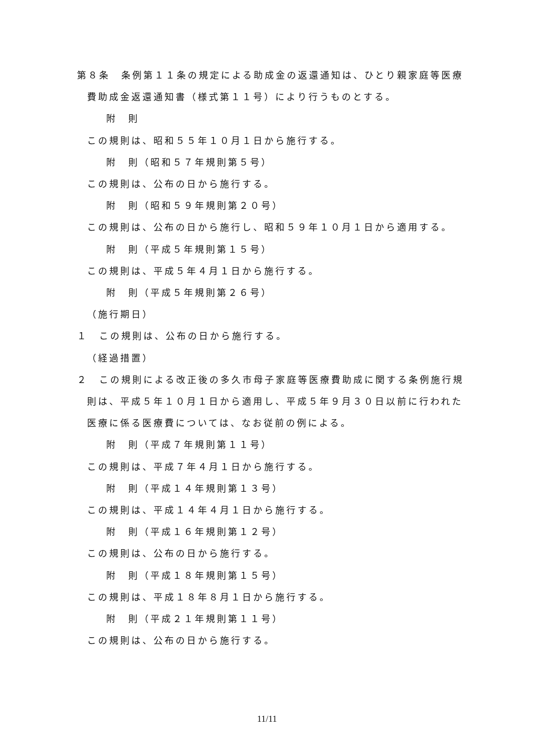第８条　条例第１１条の規定による助成金の返還通知は、ひとり親家庭等医療費助成金返還通知書（様式第１１号）により行うものとする。
附　則
この規則は、昭和５５年１０月１日から施行する。
附　則（昭和５７年規則第５号）
この規則は、公布の日から施行する。
附　則（昭和５９年規則第２０号）
この規則は、公布の日から施行し、昭和５９年１０月１日から適用する。
附　則（平成５年規則第１５号）
この規則は、平成５年４月１日から施行する。
附　則（平成５年規則第２６号）
（施行期日）
１　この規則は、公布の日から施行する。
（経過措置）
２　この規則による改正後の多久市母子家庭等医療費助成に関する条例施行規則は、平成５年１０月１日から適用し、平成５年９月３０日以前に行われた医療に係る医療費については、なお従前の例による。
附　則（平成７年規則第１１号）
この規則は、平成７年４月１日から施行する。
附　則（平成１４年規則第１３号）
この規則は、平成１４年４月１日から施行する。
附　則（平成１６年規則第１２号）
この規則は、公布の日から施行する。
附　則（平成１８年規則第１５号）
この規則は、平成１８年８月１日から施行する。
附　則（平成２１年規則第１１号）
この規則は、公布の日から施行する。
11/11